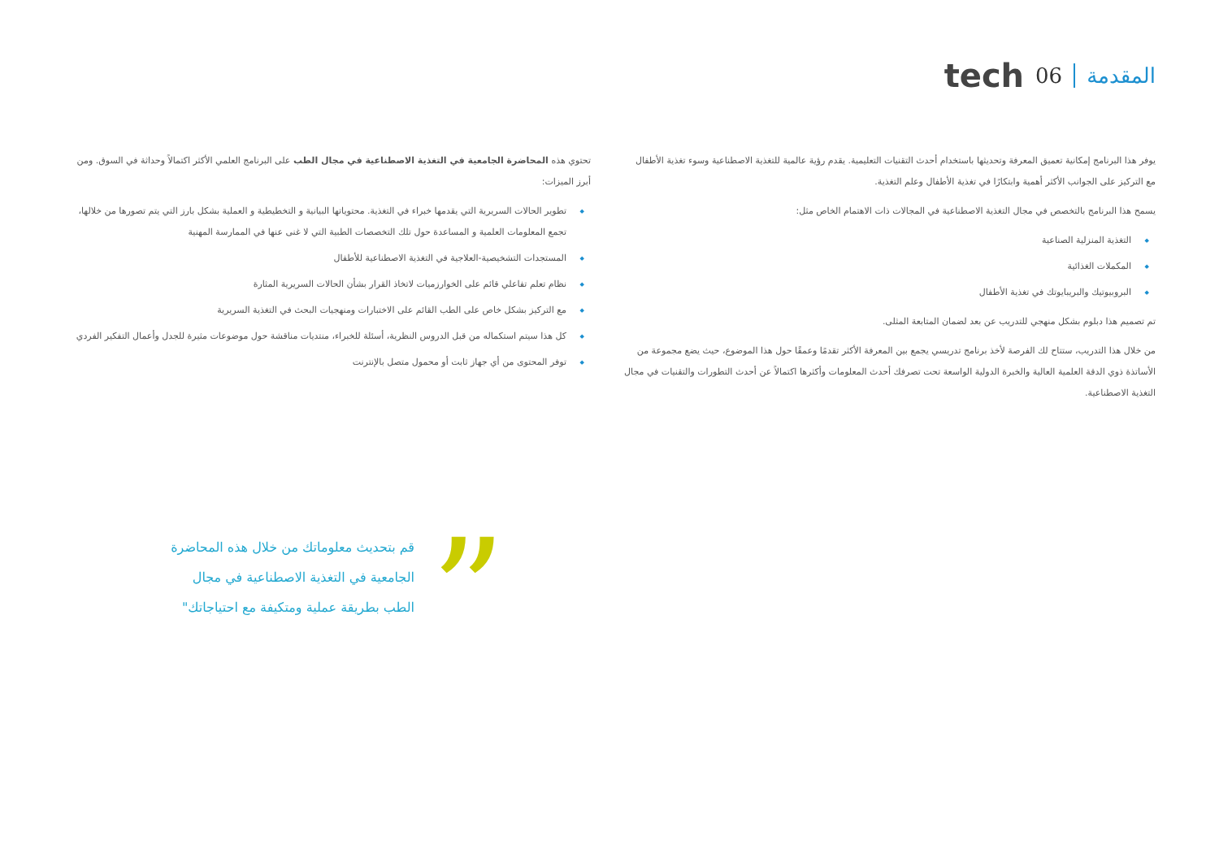tech 06 المقدمة
يوفر هذا البرنامج إمكانية تعميق المعرفة وتحديثها باستخدام أحدث التقنيات التعليمية. يقدم رؤية عالمية للتغذية الاصطناعية وسوء تغذية الأطفال مع التركيز على الجوانب الأكثر أهمية وابتكارًا في تغذية الأطفال وعلم التغذية.
يسمح هذا البرنامج بالتخصص في مجال التغذية الاصطناعية في المجالات ذات الاهتمام الخاص مثل:
التغذية المنزلية الصناعية
المكملات الغذائية
البروبيوتيك والبريبايوتك في تغذية الأطفال
تم تصميم هذا دبلوم بشكل منهجي للتدريب عن بعد لضمان المتابعة المثلى.
من خلال هذا التدريب، ستتاح لك الفرصة لأخذ برنامج تدريسي يجمع بين المعرفة الأكثر تقدمًا وعمقًا حول هذا الموضوع، حيث يضع مجموعة من الأساتذة ذوي الدقة العلمية العالية والخبرة الدولية الواسعة تحت تصرفك أحدث المعلومات وأكثرها اكتمالاً عن أحدث التطورات والتقنيات في مجال التغذية الاصطناعية.
تحتوي هذه المحاضرة الجامعية في التغذية الاصطناعية في مجال الطب على البرنامج العلمي الأكثر اكتمالاً وحداثة في السوق. ومن أبرز الميزات:
تطوير الحالات السريرية التي يقدمها خبراء في التغذية. محتوياتها البيانية و التخطيطية و العملية بشكل بارز التي يتم تصورها من خلالها، تجمع المعلومات العلمية و المساعدة حول تلك التخصصات الطبية التي لا غنى عنها في الممارسة المهنية
المستجدات التشخيصية-العلاجية في التغذية الاصطناعية للأطفال
نظام تعلم تفاعلي قائم على الخوارزميات لاتخاذ القرار بشأن الحالات السريرية المثارة
مع التركيز بشكل خاص على الطب القائم على الاختبارات ومنهجيات البحث في التغذية السريرية
كل هذا سيتم استكماله من قبل الدروس النظرية، أسئلة للخبراء، منتديات مناقشة حول موضوعات مثيرة للجدل وأعمال التفكير الفردي
توفر المحتوى من أي جهاز ثابت أو محمول متصل بالإنترنت
”
قم بتحديث معلوماتك من خلال هذه المحاضرة الجامعية في التغذية الاصطناعية في مجال الطب بطريقة عملية ومتكيفة مع احتياجاتك"